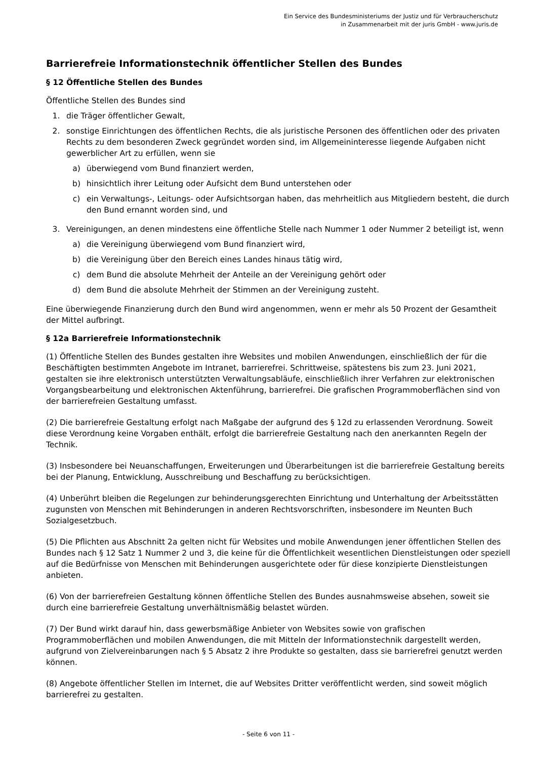Ein Service des Bundesministeriums der Justiz und für Verbraucherschutz
in Zusammenarbeit mit der juris GmbH - www.juris.de
Barrierefreie Informationstechnik öffentlicher Stellen des Bundes
§ 12 Öffentliche Stellen des Bundes
Öffentliche Stellen des Bundes sind
1. die Träger öffentlicher Gewalt,
2. sonstige Einrichtungen des öffentlichen Rechts, die als juristische Personen des öffentlichen oder des privaten Rechts zu dem besonderen Zweck gegründet worden sind, im Allgemeininteresse liegende Aufgaben nicht gewerblicher Art zu erfüllen, wenn sie
a) überwiegend vom Bund finanziert werden,
b) hinsichtlich ihrer Leitung oder Aufsicht dem Bund unterstehen oder
c) ein Verwaltungs-, Leitungs- oder Aufsichtsorgan haben, das mehrheitlich aus Mitgliedern besteht, die durch den Bund ernannt worden sind, und
3. Vereinigungen, an denen mindestens eine öffentliche Stelle nach Nummer 1 oder Nummer 2 beteiligt ist, wenn
a) die Vereinigung überwiegend vom Bund finanziert wird,
b) die Vereinigung über den Bereich eines Landes hinaus tätig wird,
c) dem Bund die absolute Mehrheit der Anteile an der Vereinigung gehört oder
d) dem Bund die absolute Mehrheit der Stimmen an der Vereinigung zusteht.
Eine überwiegende Finanzierung durch den Bund wird angenommen, wenn er mehr als 50 Prozent der Gesamtheit der Mittel aufbringt.
§ 12a Barrierefreie Informationstechnik
(1) Öffentliche Stellen des Bundes gestalten ihre Websites und mobilen Anwendungen, einschließlich der für die Beschäftigten bestimmten Angebote im Intranet, barrierefrei. Schrittweise, spätestens bis zum 23. Juni 2021, gestalten sie ihre elektronisch unterstützten Verwaltungsabläufe, einschließlich ihrer Verfahren zur elektronischen Vorgangsbearbeitung und elektronischen Aktenführung, barrierefrei. Die grafischen Programmoberflächen sind von der barrierefreien Gestaltung umfasst.
(2) Die barrierefreie Gestaltung erfolgt nach Maßgabe der aufgrund des § 12d zu erlassenden Verordnung. Soweit diese Verordnung keine Vorgaben enthält, erfolgt die barrierefreie Gestaltung nach den anerkannten Regeln der Technik.
(3) Insbesondere bei Neuanschaffungen, Erweiterungen und Überarbeitungen ist die barrierefreie Gestaltung bereits bei der Planung, Entwicklung, Ausschreibung und Beschaffung zu berücksichtigen.
(4) Unberührt bleiben die Regelungen zur behinderungsgerechten Einrichtung und Unterhaltung der Arbeitsstätten zugunsten von Menschen mit Behinderungen in anderen Rechtsvorschriften, insbesondere im Neunten Buch Sozialgesetzbuch.
(5) Die Pflichten aus Abschnitt 2a gelten nicht für Websites und mobile Anwendungen jener öffentlichen Stellen des Bundes nach § 12 Satz 1 Nummer 2 und 3, die keine für die Öffentlichkeit wesentlichen Dienstleistungen oder speziell auf die Bedürfnisse von Menschen mit Behinderungen ausgerichtete oder für diese konzipierte Dienstleistungen anbieten.
(6) Von der barrierefreien Gestaltung können öffentliche Stellen des Bundes ausnahmsweise absehen, soweit sie durch eine barrierefreie Gestaltung unverhältnismäßig belastet würden.
(7) Der Bund wirkt darauf hin, dass gewerbsmäßige Anbieter von Websites sowie von grafischen Programmoberflächen und mobilen Anwendungen, die mit Mitteln der Informationstechnik dargestellt werden, aufgrund von Zielvereinbarungen nach § 5 Absatz 2 ihre Produkte so gestalten, dass sie barrierefrei genutzt werden können.
(8) Angebote öffentlicher Stellen im Internet, die auf Websites Dritter veröffentlicht werden, sind soweit möglich barrierefrei zu gestalten.
- Seite 6 von 11 -